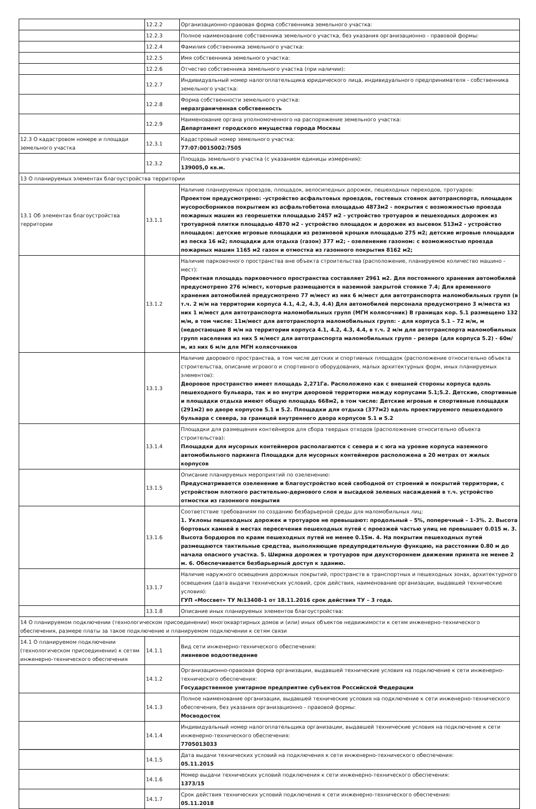| | 12.2.2 | Организационно-правовая форма собственника земельного участка: |
| | 12.2.3 | Полное наименование собственника земельного участка, без указания организационно - правовой формы: |
| | 12.2.4 | Фамилия собственника земельного участка: |
| | 12.2.5 | Имя собственника земельного участка: |
| | 12.2.6 | Отчество собственника земельного участка (при наличии): |
| | 12.2.7 | Индивидуальный номер налогоплательщика юридического лица, индивидуального предпринимателя - собственника земельного участка: |
| | 12.2.8 | Форма собственности земельного участка: неразграниченная собственность |
| | 12.2.9 | Наименование органа уполномоченного на распоряжение земельного участка: Департамент городского имущества города Москвы |
| 12.3 О кадастровом номере и площади земельного участка | 12.3.1 | Кадастровый номер земельного участка: 77:07:0015002:7505 |
| | 12.3.2 | Площадь земельного участка (с указанием единицы измерения): 139005,0 кв.м. |
| 13 О планируемых элементах благоустройства территории | | |
| 13.1 Об элементах благоустройства территории | 13.1.1 | Наличие планируемых проездов, площадок, велосипедных дорожек, пешеходных переходов, тротуаров: Проектом предусмотрено: -устройство асфальтовых проездов, гостевых стоянок автотранспорта, площадок мусоросборников покрытием из асфальтобетона площадью 4873м2 - покрытия с возможностью проезда пожарных машин из георешетки площадью 2457 м2 - устройство тротуаров и пешеходных дорожек из тротуарной плитки площадью 4870 м2 - устройство площадок и дорожек из высевок 513м2 - устройство площадок: детские игровые площадки из резиновой крошки площадью 275 м2; детские игровые площадки из песка 16 м2; площадки для отдыха (газон) 377 м2; - озеленение газоном: с возможностью проезда пожарных машин 1165 м2 газон и отмостка из газонного покрытия 8162 м2; |
| | 13.1.2 | Наличие парковочного пространства вне объекта строительства (расположение, планируемое количество машино - мест): Проектная площадь парковочного пространства составляет 2961 м2. Для постоянного хранения автомобилей предусмотрено 276 м/мест, которые размещаются в наземной закрытой стоянке 7.4; Для временного хранения автомобилей предусмотрено 77 м/мест из них 6 м/мест для автотранспорта маломобильных групп (в т.ч. 2 м/м на территории корпуса 4.1, 4.2, 4.3, 4.4) Для автомобилей персонала предусмотрено 3 м/места из них 1 м/мест для автотранспорта маломобильных групп (МГН колясочник) В границах кор. 5.1 размещено 132 м/м, в том числе: 11м/мест для автотранспорта маломобильных групп: - для корпуса 5.1 – 72 м/м, м (недостающие 8 м/м на территории корпуса 4.1, 4.2, 4.3, 4.4, в т.ч. 2 м/м для автотранспорта маломобильных групп населения из них 5 м/мест для автотранспорта маломобильных групп - резерв (для корпуса 5.2) - 60м/м, из них 6 м/м для МГН колясочников |
| | 13.1.3 | Наличие дворового пространства, в том числе детских и спортивных площадок (расположение относительно объекта строительства, описание игрового и спортивного оборудования, малых архитектурных форм, иных планируемых элементов): Дворовое пространство имеет площадь 2,271Га. Расположено как с внешней стороны корпуса вдоль пешеходного бульвара, так и во внутри дворовой территории между корпусами 5.1;5.2. Детские, спортивные и площадки отдыха имеют общую площадь 668м2, в том числе: Детские игровые и спортивные площадки (291м2) во дворе корпусов 5.1 и 5.2. Площадки для отдыха (377м2) вдоль проектируемого пешеходного бульвара с севера, за границей внутреннего двора корпусов 5.1 и 5.2 |
| | 13.1.4 | Площадки для размещения контейнеров для сбора твердых отходов (расположение относительно объекта строительства): Площадки для мусорных контейнеров располагаются с севера и с юга на уровне корпуса наземного автомобильного паркинга Площадки для мусорных контейнеров расположена в 20 метрах от жилых корпусов |
| | 13.1.5 | Описание планируемых мероприятий по озеленению: Предусматривается озеленение и благоустройство всей свободной от строений и покрытий территории, с устройством плотного растительно-дернового слоя и высадкой зеленых насаждений в т.ч. устройство отмостки из газонного покрытия |
| | 13.1.6 | Соответствие требованиям по созданию безбарьерной среды для маломобильных лиц: 1. Уклоны пешеходных дорожек и тротуаров не превышают: продольный – 5%, поперечный – 1-3%. 2. Высота бортовых камней в местах пересечения пешеходных путей с проезжей частью улиц не превышает 0.015 м. 3. Высота бордюров по краям пешеходных путей не менее 0.15м. 4. На покрытии пешеходных путей размещаются тактильные средства, выполняющие предупредительную функцию, на расстоянии 0.80 м до начала опасного участка. 5. Ширина дорожек и тротуаров при двухстороннем движении принята не менее 2 м. 6. Обеспечивается безбарьерный доступ к зданию. |
| | 13.1.7 | Наличие наружного освещения дорожных покрытий, пространств в транспортных и пешеходных зонах, архитектурного освещения (дата выдачи технических условий, срок действия, наименование организации, выдавшей технические условия): ГУП «Моссвет» ТУ №13408-1 от 18.11.2016 срок действия ТУ – 3 года. |
| | 13.1.8 | Описание иных планируемых элементов благоустройства: |
| 14 О планируемом подключении (технологическом присоединении) многоквартирных домов и (или) иных объектов недвижимости к сетям инженерно-технического обеспечения, размере платы за такое подключение и планируемом подключении к сетям связи | | |
| 14.1 О планируемом подключении (технологическом присоединении) к сетям инженерно-технического обеспечения | 14.1.1 | Вид сети инженерно-технического обеспечения: ливневое водоотведение |
| | 14.1.2 | Организационно-правовая форма организации, выдавшей технические условия на подключение к сети инженерно-технического обеспечения: Государственное унитарное предприятие субъектов Российской Федерации |
| | 14.1.3 | Полное наименование организации, выдавшей технические условия на подключение к сети инженерно-технического обеспечения, без указания организационно - правовой формы: Мосводосток |
| | 14.1.4 | Индивидуальный номер налогоплательщика организации, выдавшей технические условия на подключение к сети инженерно-технического обеспечения: 7705013033 |
| | 14.1.5 | Дата выдачи технических условий на подключения к сети инженерно-технического обеспечения: 05.11.2015 |
| | 14.1.6 | Номер выдачи технических условий подключения к сети инженерно-технического обеспечения: 1373/15 |
| | 14.1.7 | Срок действия технических условий подключения к сети инженерно-технического обеспечения: 05.11.2018 |